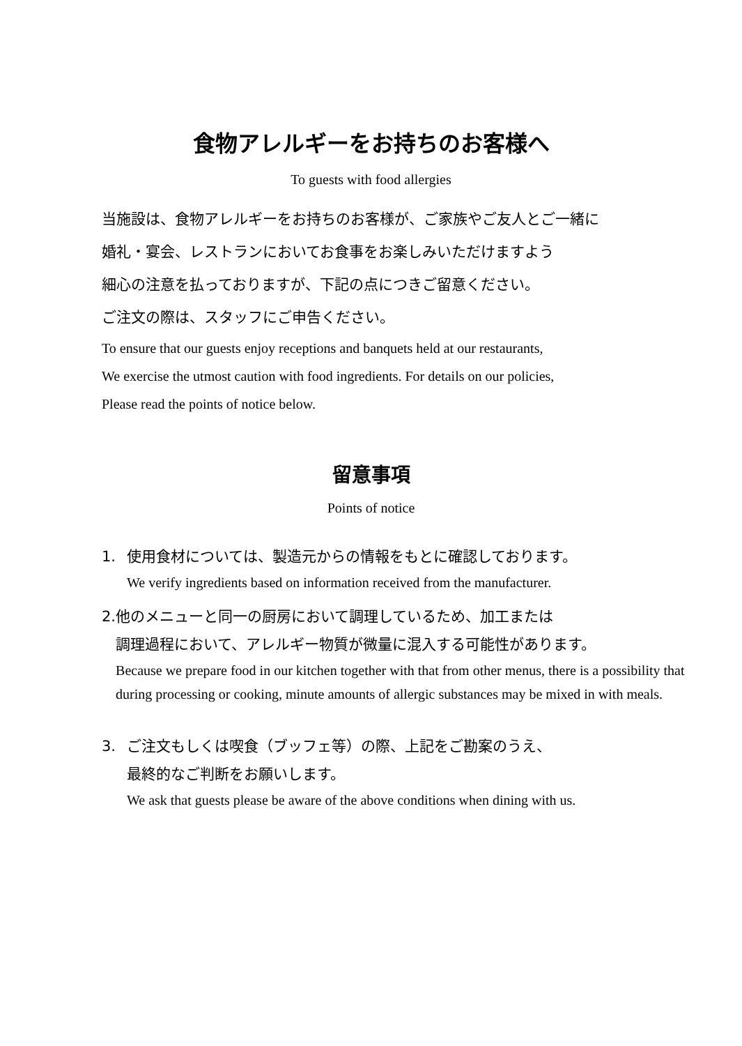食物アレルギーをお持ちのお客様へ
To guests with food allergies
当施設は、食物アレルギーをお持ちのお客様が、ご家族やご友人とご一緒に
婚礼・宴会、レストランにおいてお食事をお楽しみいただけますよう
細心の注意を払っておりますが、下記の点につきご留意ください。
ご注文の際は、スタッフにご申告ください。
To ensure that our guests enjoy receptions and banquets held at our restaurants,
We exercise the utmost caution with food ingredients. For details on our policies,
Please read the points of notice below.
留意事項
Points of notice
1. 使用食材については、製造元からの情報をもとに確認しております。
We verify ingredients based on information received from the manufacturer.
2. 他のメニューと同一の厨房において調理しているため、加工または
調理過程において、アレルギー物質が微量に混入する可能性があります。
Because we prepare food in our kitchen together with that from other menus, there is a possibility that during processing or cooking, minute amounts of allergic substances may be mixed in with meals.
3. ご注文もしくは喫食（ブッフェ等）の際、上記をご勘案のうえ、
最終的なご判断をお願いします。
We ask that guests please be aware of the above conditions when dining with us.